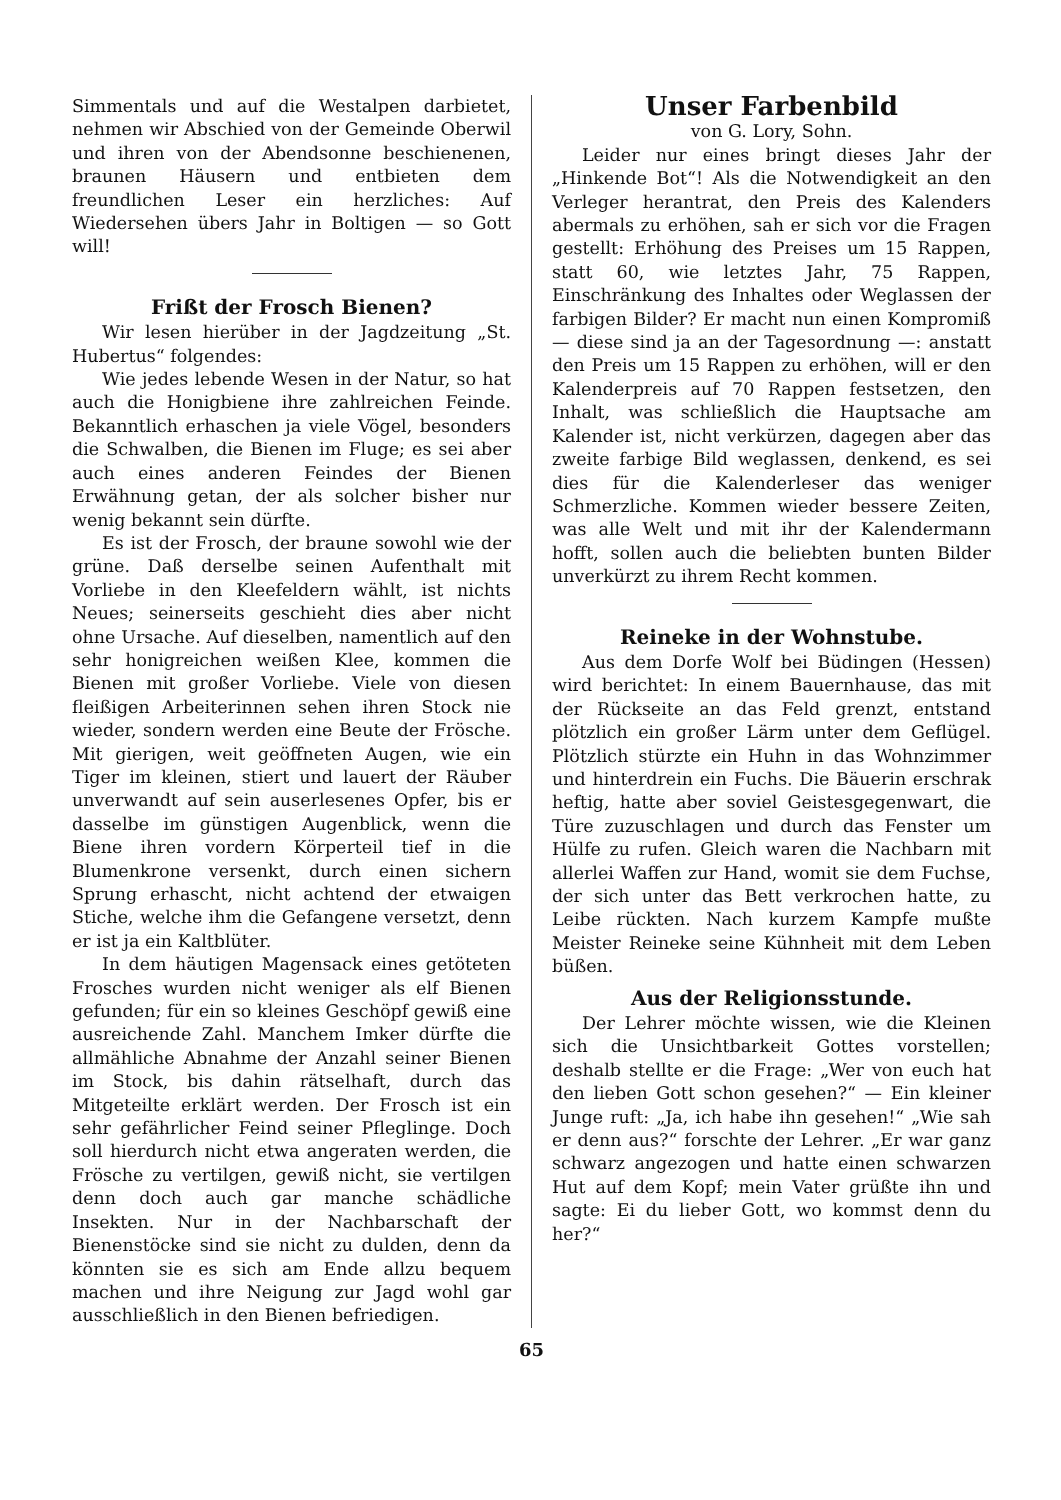Simmentals und auf die Westalpen darbietet, nehmen wir Abschied von der Gemeinde Oberwil und ihren von der Abendsonne beschienenen, braunen Häusern und entbieten dem freundlichen Leser ein herzliches: Auf Wiedersehen übers Jahr in Boltigen — so Gott will!
Frißt der Frosch Bienen?
Wir lesen hierüber in der Jagdzeitung „St. Hubertus“ folgendes:
Wie jedes lebende Wesen in der Natur, so hat auch die Honigbiene ihre zahlreichen Feinde. Bekanntlich erhaschen ja viele Vögel, besonders die Schwalben, die Bienen im Fluge; es sei aber auch eines anderen Feindes der Bienen Erwähnung getan, der als solcher bisher nur wenig bekannt sein dürfte.
Es ist der Frosch, der braune sowohl wie der grüne. Daß derselbe seinen Aufenthalt mit Vorliebe in den Kleefeldern wählt, ist nichts Neues; seinerseits geschieht dies aber nicht ohne Ursache. Auf dieselben, namentlich auf den sehr honigreichen weißen Klee, kommen die Bienen mit großer Vorliebe. Viele von diesen fleißigen Arbeiterinnen sehen ihren Stock nie wieder, sondern werden eine Beute der Frösche. Mit gierigen, weit geöffneten Augen, wie ein Tiger im kleinen, stiert und lauert der Räuber unverwandt auf sein auserlesenes Opfer, bis er dasselbe im günstigen Augenblick, wenn die Biene ihren vordern Körperteil tief in die Blumenkrone versenkt, durch einen sichern Sprung erhascht, nicht achtend der etwaigen Stiche, welche ihm die Gefangene versetzt, denn er ist ja ein Kaltblüter.
In dem häutigen Magensack eines getöteten Frosches wurden nicht weniger als elf Bienen gefunden; für ein so kleines Geschöpf gewiß eine ausreichende Zahl. Manchem Imker dürfte die allmähliche Abnahme der Anzahl seiner Bienen im Stock, bis dahin rätselhaft, durch das Mitgeteilte erklärt werden. Der Frosch ist ein sehr gefährlicher Feind seiner Pfleglinge. Doch soll hierdurch nicht etwa angeraten werden, die Frösche zu vertilgen, gewiß nicht, sie vertilgen denn doch auch gar manche schädliche Insekten. Nur in der Nachbarschaft der Bienenstöcke sind sie nicht zu dulden, denn da könnten sie es sich am Ende allzu bequem machen und ihre Neigung zur Jagd wohl gar ausschließlich in den Bienen befriedigen.
Unser Farbenbild
von G. Lory, Sohn.
Leider nur eines bringt dieses Jahr der „Hinkende Bot“! Als die Notwendigkeit an den Verleger herantrat, den Preis des Kalenders abermals zu erhöhen, sah er sich vor die Fragen gestellt: Erhöhung des Preises um 15 Rappen, statt 60, wie letztes Jahr, 75 Rappen, Einschränkung des Inhaltes oder Weglassen der farbigen Bilder? Er macht nun einen Kompromiß — diese sind ja an der Tagesordnung —: anstatt den Preis um 15 Rappen zu erhöhen, will er den Kalenderpreis auf 70 Rappen festsetzen, den Inhalt, was schließlich die Hauptsache am Kalender ist, nicht verkürzen, dagegen aber das zweite farbige Bild weglassen, denkend, es sei dies für die Kalenderleser das weniger Schmerzliche. Kommen wieder bessere Zeiten, was alle Welt und mit ihr der Kalendermann hofft, sollen auch die beliebten bunten Bilder unverkürzt zu ihrem Recht kommen.
Reineke in der Wohnstube.
Aus dem Dorfe Wolf bei Büdingen (Hessen) wird berichtet: In einem Bauernhause, das mit der Rückseite an das Feld grenzt, entstand plötzlich ein großer Lärm unter dem Geflügel. Plötzlich stürzte ein Huhn in das Wohnzimmer und hinterdrein ein Fuchs. Die Bäuerin erschrak heftig, hatte aber soviel Geistesgegenwart, die Türe zuzuschlagen und durch das Fenster um Hülfe zu rufen. Gleich waren die Nachbarn mit allerlei Waffen zur Hand, womit sie dem Fuchse, der sich unter das Bett verkrochen hatte, zu Leibe rückten. Nach kurzem Kampfe mußte Meister Reineke seine Kühnheit mit dem Leben büßen.
Aus der Religionsstunde.
Der Lehrer möchte wissen, wie die Kleinen sich die Unsichtbarkeit Gottes vorstellen; deshalb stellte er die Frage: „Wer von euch hat den lieben Gott schon gesehen?“ — Ein kleiner Junge ruft: „Ja, ich habe ihn gesehen!“ „Wie sah er denn aus?“ forschte der Lehrer. „Er war ganz schwarz angezogen und hatte einen schwarzen Hut auf dem Kopf; mein Vater grüßte ihn und sagte: Ei du lieber Gott, wo kommst denn du her?“
65